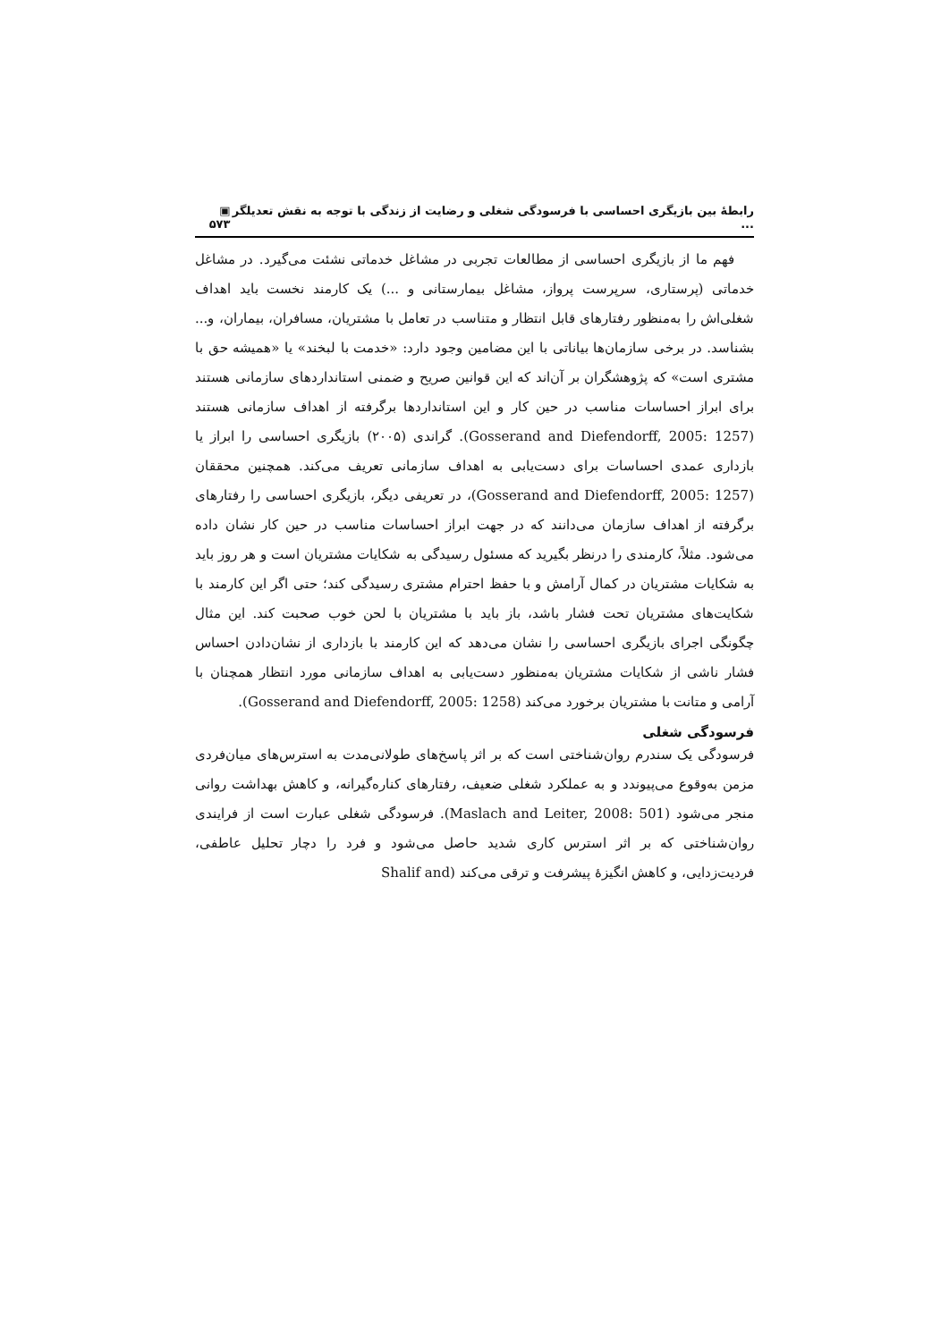رابطهٔ بین بازیگری احساسی با فرسودگی شغلی و رضایت از زندگی با توجه به نقش تعدیلگر ... ▣ ۵۷۳
فهم ما از بازیگری احساسی از مطالعات تجربی در مشاغل خدماتی نشئت می‌گیرد. در مشاغل خدماتی (پرستاری، سرپرست پرواز، مشاغل بیمارستانی و ...) یک کارمند نخست باید اهداف شغلی‌اش را به‌منظور رفتارهای قابل انتظار و متناسب در تعامل با مشتریان، مسافران، بیماران، و... بشناسد. در برخی سازمان‌ها بیاناتی با این مضامین وجود دارد: «خدمت با لبخند» یا «همیشه حق با مشتری است» که پژوهشگران بر آن‌اند که این قوانین صریح و ضمنی استانداردهای سازمانی هستند برای ابراز احساسات مناسب در حین کار و این استانداردها برگرفته از اهداف سازمانی هستند (Gosserand and Diefendorff, 2005: 1257). گراندی (۲۰۰۵) بازیگری احساسی را ابراز یا بازداری عمدی احساسات برای دست‌یابی به اهداف سازمانی تعریف می‌کند. همچنین محققان (Gosserand and Diefendorff, 2005: 1257)، در تعریفی دیگر، بازیگری احساسی را رفتارهای برگرفته از اهداف سازمان می‌دانند که در جهت ابراز احساسات مناسب در حین کار نشان داده می‌شود. مثلاً، کارمندی را درنظر بگیرید که مسئول رسیدگی به شکایات مشتریان است و هر روز باید به شکایات مشتریان در کمال آرامش و با حفظ احترام مشتری رسیدگی کند؛ حتی اگر این کارمند با شکایت‌های مشتریان تحت فشار باشد، باز باید با مشتریان با لحن خوب صحبت کند. این مثال چگونگی اجرای بازیگری احساسی را نشان می‌دهد که این کارمند با بازداری از نشان‌دادن احساس فشار ناشی از شکایات مشتریان به‌منظور دست‌یابی به اهداف سازمانی مورد انتظار همچنان با آرامی و متانت با مشتریان برخورد می‌کند (Gosserand and Diefendorff, 2005: 1258).
فرسودگی شغلی
فرسودگی یک سندرم روان‌شناختی است که بر اثر پاسخ‌های طولانی‌مدت به استرس‌های میان‌فردی مزمن به‌وقوع می‌پیوندد و به عملکرد شغلی ضعیف، رفتارهای کناره‌گیرانه، و کاهش بهداشت روانی منجر می‌شود (Maslach and Leiter, 2008: 501). فرسودگی شغلی عبارت است از فرایندی روان‌شناختی که بر اثر استرس کاری شدید حاصل می‌شود و فرد را دچار تحلیل عاطفی، فردیت‌زدایی، و کاهش انگیزهٔ پیشرفت و ترقی می‌کند (Shalif and